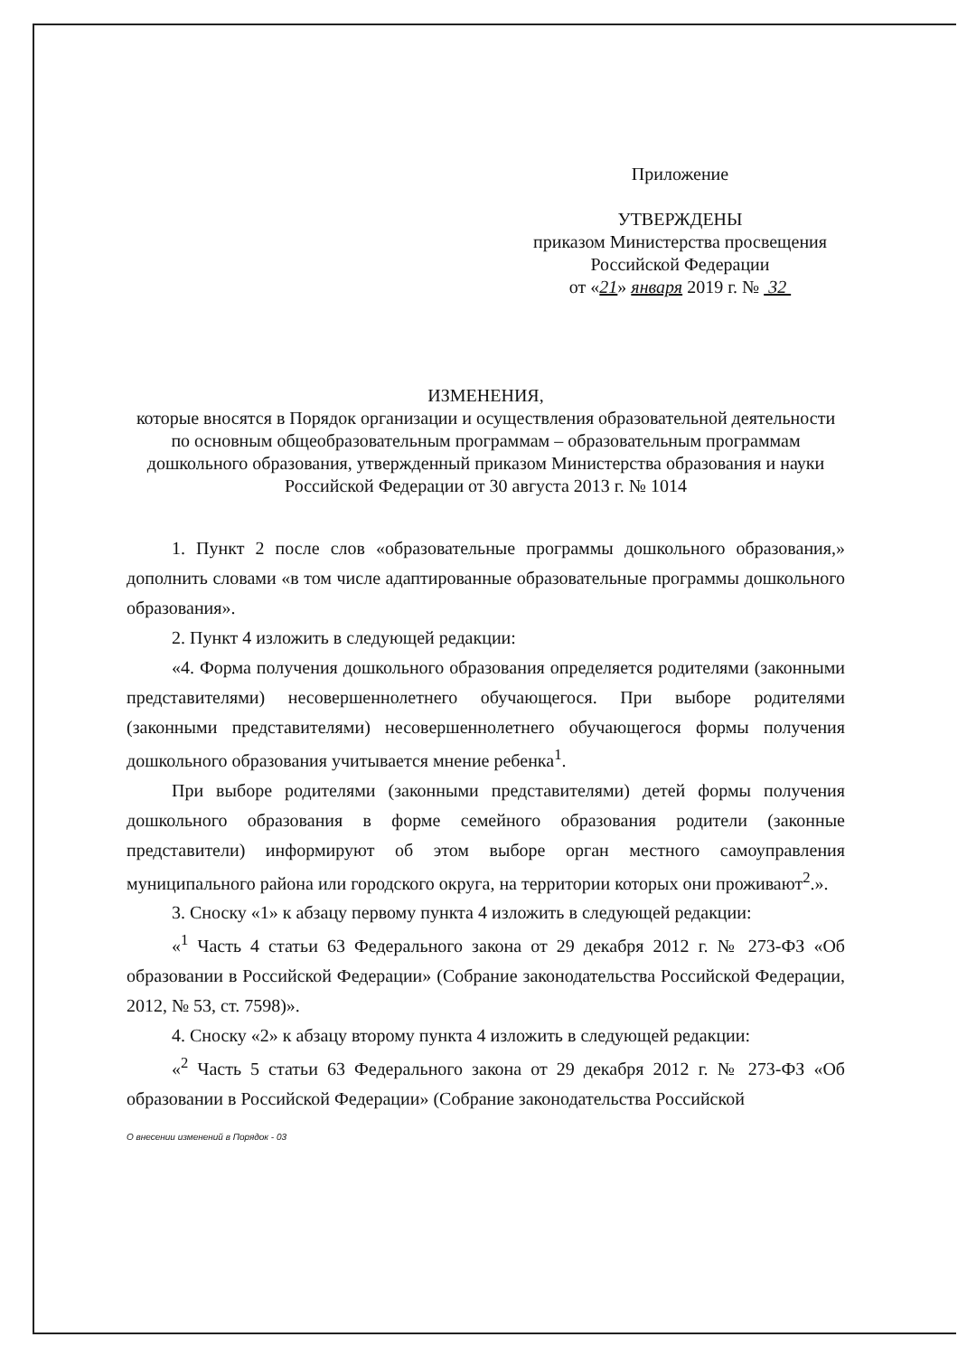Приложение
УТВЕРЖДЕНЫ
приказом Министерства просвещения
Российской Федерации
от «21» января 2019 г. № 32
ИЗМЕНЕНИЯ,
которые вносятся в Порядок организации и осуществления образовательной деятельности по основным общеобразовательным программам – образовательным программам дошкольного образования, утвержденный приказом Министерства образования и науки Российской Федерации от 30 августа 2013 г. № 1014
1. Пункт 2 после слов «образовательные программы дошкольного образования,» дополнить словами «в том числе адаптированные образовательные программы дошкольного образования».
2. Пункт 4 изложить в следующей редакции:
«4. Форма получения дошкольного образования определяется родителями (законными представителями) несовершеннолетнего обучающегося. При выборе родителями (законными представителями) несовершеннолетнего обучающегося формы получения дошкольного образования учитывается мнение ребенка<sup>1</sup>.
При выборе родителями (законными представителями) детей формы получения дошкольного образования в форме семейного образования родители (законные представители) информируют об этом выборе орган местного самоуправления муниципального района или городского округа, на территории которых они проживают<sup>2</sup>.».
3. Сноску «1» к абзацу первому пункта 4 изложить в следующей редакции:
«<sup>1</sup> Часть 4 статьи 63 Федерального закона от 29 декабря 2012 г. № 273-ФЗ «Об образовании в Российской Федерации» (Собрание законодательства Российской Федерации, 2012, № 53, ст. 7598)».
4. Сноску «2» к абзацу второму пункта 4 изложить в следующей редакции:
«<sup>2</sup> Часть 5 статьи 63 Федерального закона от 29 декабря 2012 г. № 273-ФЗ «Об образовании в Российской Федерации» (Собрание законодательства Российской
О внесении изменений в Порядок - 03